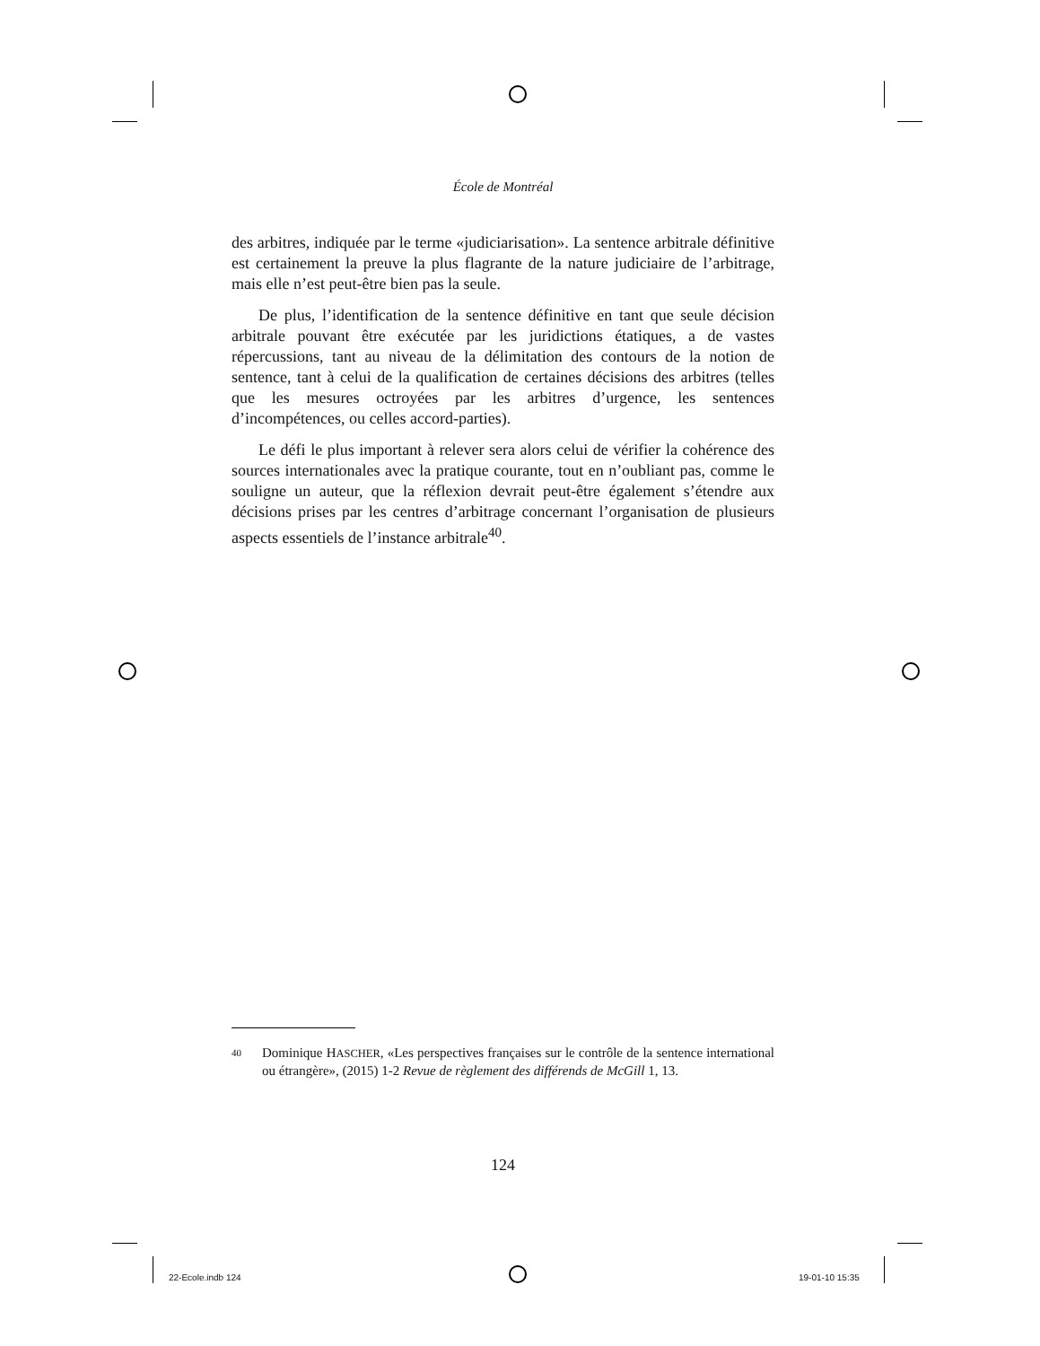École de Montréal
des arbitres, indiquée par le terme «judiciarisation». La sentence arbitrale définitive est certainement la preuve la plus flagrante de la nature judiciaire de l’arbitrage, mais elle n’est peut-être bien pas la seule.
De plus, l’identification de la sentence définitive en tant que seule décision arbitrale pouvant être exécutée par les juridictions étatiques, a de vastes répercussions, tant au niveau de la délimitation des contours de la notion de sentence, tant à celui de la qualification de certaines décisions des arbitres (telles que les mesures octroyées par les arbitres d’urgence, les sentences d’incompétences, ou celles accord-parties).
Le défi le plus important à relever sera alors celui de vérifier la cohérence des sources internationales avec la pratique courante, tout en n’oubliant pas, comme le souligne un auteur, que la réflexion devrait peut-être également s’étendre aux décisions prises par les centres d’arbitrage concernant l’organisation de plusieurs aspects essentiels de l’instance arbitrale<sup>40</sup>.
40 Dominique HASCHER, «Les perspectives françaises sur le contrôle de la sentence international ou étrangère», (2015) 1-2 Revue de règlement des différends de McGill 1, 13.
124
22-Ecole.indb 124 19-01-10 15:35